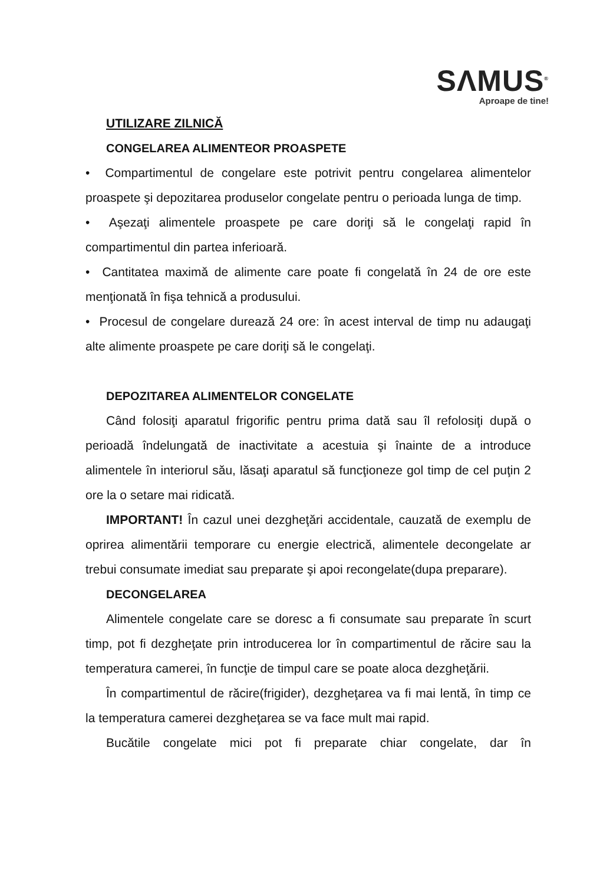SΛMUS<sup>®</sup>
Aproape de tine!
UTILIZARE ZILNICĂ
CONGELAREA ALIMENTEOR PROASPETE
• Compartimentul de congelare este potrivit pentru congelarea alimentelor proaspete şi depozitarea produselor congelate pentru o perioada lunga de timp.
• Aşezaţi alimentele proaspete pe care doriţi să le congelaţi rapid în compartimentul din partea inferioară.
• Cantitatea maximă de alimente care poate fi congelată în 24 de ore este menţionată în fişa tehnică a produsului.
• Procesul de congelare durează 24 ore: în acest interval de timp nu adaugaţi alte alimente proaspete pe care doriţi să le congelaţi.
DEPOZITAREA ALIMENTELOR CONGELATE
Când folosiţi aparatul frigorific pentru prima dată sau îl refolosiţi după o perioadă îndelungată de inactivitate a acestuia şi înainte de a introduce alimentele în interiorul său, lăsaţi aparatul să funcţioneze gol timp de cel puţin 2 ore la o setare mai ridicată.
IMPORTANT! În cazul unei dezgheţări accidentale, cauzată de exemplu de oprirea alimentării temporare cu energie electrică, alimentele decongelate ar trebui consumate imediat sau preparate şi apoi recongelate(dupa preparare).
DECONGELAREA
Alimentele congelate care se doresc a fi consumate sau preparate în scurt timp, pot fi dezgheţate prin introducerea lor în compartimentul de răcire sau la temperatura camerei, în funcţie de timpul care se poate aloca dezgheţării.
În compartimentul de răcire(frigider), dezgheţarea va fi mai lentă, în timp ce la temperatura camerei dezgheţarea se va face mult mai rapid.
Bucătile congelate mici pot fi preparate chiar congelate, dar în